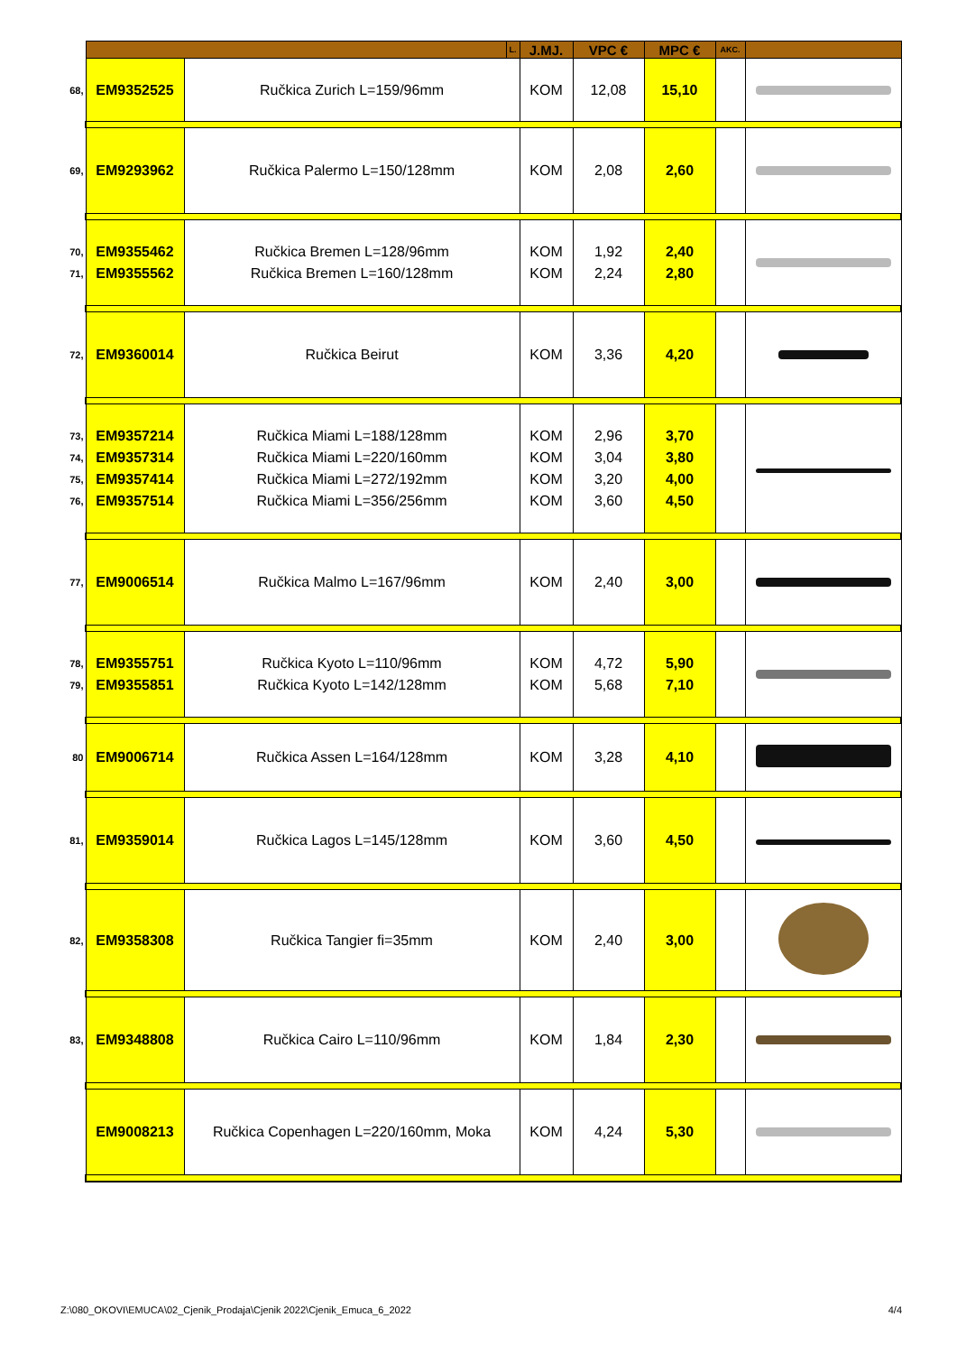| | | | L. | J.MJ. | VPC € | MPC € | AKC. | |
| --- | --- | --- | --- | --- | --- | --- | --- | --- |
| 68, | EM9352525 | Ručkica Zurich L=159/96mm | | KOM | 12,08 | 15,10 | | |
| 69, | EM9293962 | Ručkica Palermo L=150/128mm | | KOM | 2,08 | 2,60 | | |
| 70, 71, | EM9355462 EM9355562 | Ručkica Bremen L=128/96mm Ručkica Bremen L=160/128mm | | KOM KOM | 1,92 2,24 | 2,40 2,80 | | |
| 72, | EM9360014 | Ručkica Beirut | | KOM | 3,36 | 4,20 | | |
| 73, 74, 75, 76, | EM9357214 EM9357314 EM9357414 EM9357514 | Ručkica Miami L=188/128mm Ručkica Miami L=220/160mm Ručkica Miami L=272/192mm Ručkica Miami L=356/256mm | | KOM KOM KOM KOM | 2,96 3,04 3,20 3,60 | 3,70 3,80 4,00 4,50 | | |
| 77, | EM9006514 | Ručkica Malmo L=167/96mm | | KOM | 2,40 | 3,00 | | |
| 78, 79, | EM9355751 EM9355851 | Ručkica Kyoto L=110/96mm Ručkica Kyoto L=142/128mm | | KOM KOM | 4,72 5,68 | 5,90 7,10 | | |
| 80 | EM9006714 | Ručkica Assen L=164/128mm | | KOM | 3,28 | 4,10 | | |
| 81, | EM9359014 | Ručkica Lagos L=145/128mm | | KOM | 3,60 | 4,50 | | |
| 82, | EM9358308 | Ručkica Tangier fi=35mm | | KOM | 2,40 | 3,00 | | |
| 83, | EM9348808 | Ručkica Cairo L=110/96mm | | KOM | 1,84 | 2,30 | | |
| | EM9008213 | Ručkica Copenhagen L=220/160mm, Moka | | KOM | 4,24 | 5,30 | | |
Z:\080_OKOVI\EMUCA\02_Cjenik_Prodaja\Cjenik 2022\Cjenik_Emuca_6_2022 4/4